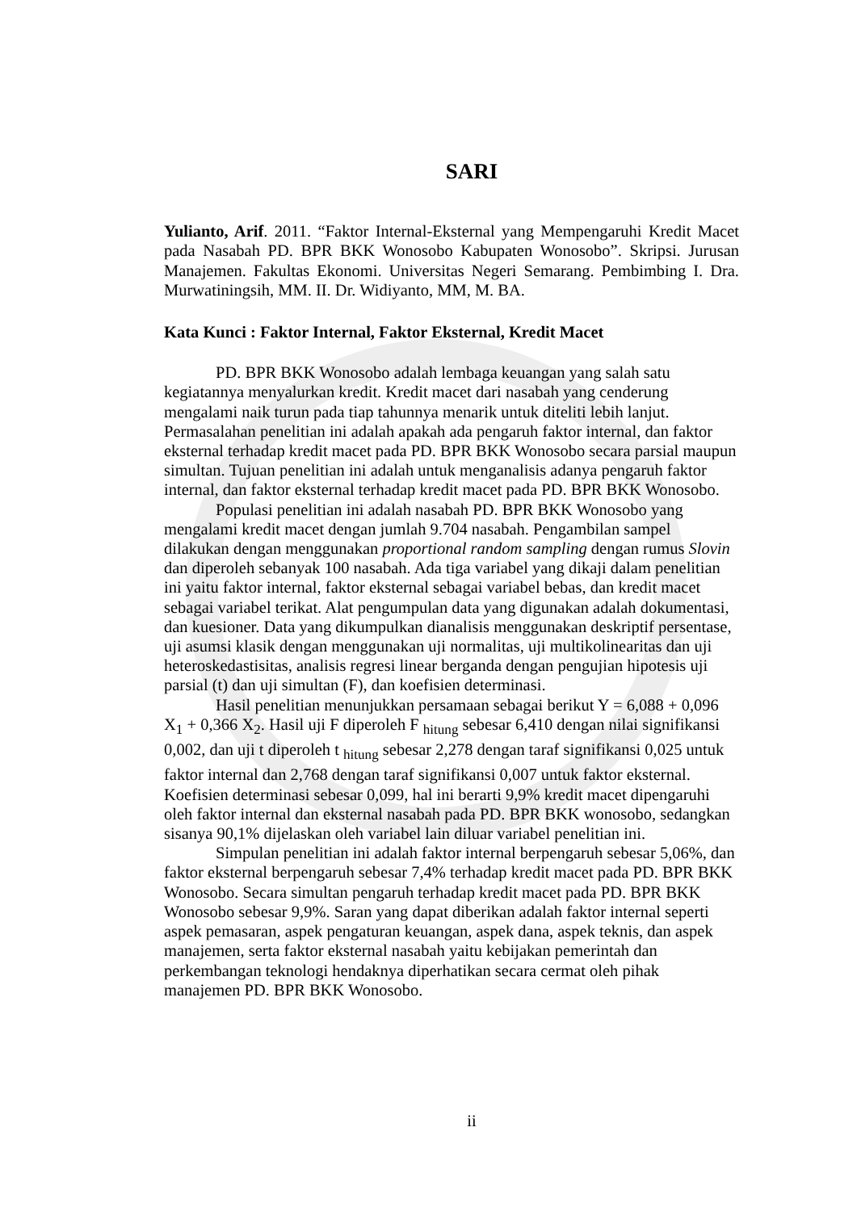SARI
Yulianto, Arif. 2011. “Faktor Internal-Eksternal yang Mempengaruhi Kredit Macet pada Nasabah PD. BPR BKK Wonosobo Kabupaten Wonosobo”. Skripsi. Jurusan Manajemen. Fakultas Ekonomi. Universitas Negeri Semarang. Pembimbing I. Dra. Murwatiningsih, MM. II. Dr. Widiyanto, MM, M. BA.
Kata Kunci : Faktor Internal, Faktor Eksternal, Kredit Macet
PD. BPR BKK Wonosobo adalah lembaga keuangan yang salah satu kegiatannya menyalurkan kredit. Kredit macet dari nasabah yang cenderung mengalami naik turun pada tiap tahunnya menarik untuk diteliti lebih lanjut. Permasalahan penelitian ini adalah apakah ada pengaruh faktor internal, dan faktor eksternal terhadap kredit macet pada PD. BPR BKK Wonosobo secara parsial maupun simultan. Tujuan penelitian ini adalah untuk menganalisis adanya pengaruh faktor internal, dan faktor eksternal terhadap kredit macet pada PD. BPR BKK Wonosobo.
Populasi penelitian ini adalah nasabah PD. BPR BKK Wonosobo yang mengalami kredit macet dengan jumlah 9.704 nasabah. Pengambilan sampel dilakukan dengan menggunakan proportional random sampling dengan rumus Slovin dan diperoleh sebanyak 100 nasabah. Ada tiga variabel yang dikaji dalam penelitian ini yaitu faktor internal, faktor eksternal sebagai variabel bebas, dan kredit macet sebagai variabel terikat. Alat pengumpulan data yang digunakan adalah dokumentasi, dan kuesioner. Data yang dikumpulkan dianalisis menggunakan deskriptif persentase, uji asumsi klasik dengan menggunakan uji normalitas, uji multikolinearitas dan uji heteroskedastisitas, analisis regresi linear berganda dengan pengujian hipotesis uji parsial (t) dan uji simultan (F), dan koefisien determinasi.
Hasil penelitian menunjukkan persamaan sebagai berikut Y = 6,088 + 0,096 X<sub>1</sub> + 0,366 X<sub>2</sub>. Hasil uji F diperoleh F <sub>hitung</sub> sebesar 6,410 dengan nilai signifikansi 0,002, dan uji t diperoleh t <sub>hitung</sub> sebesar 2,278 dengan taraf signifikansi 0,025 untuk faktor internal dan 2,768 dengan taraf signifikansi 0,007 untuk faktor eksternal. Koefisien determinasi sebesar 0,099, hal ini berarti 9,9% kredit macet dipengaruhi oleh faktor internal dan eksternal nasabah pada PD. BPR BKK wonosobo, sedangkan sisanya 90,1% dijelaskan oleh variabel lain diluar variabel penelitian ini.
Simpulan penelitian ini adalah faktor internal berpengaruh sebesar 5,06%, dan faktor eksternal berpengaruh sebesar 7,4% terhadap kredit macet pada PD. BPR BKK Wonosobo. Secara simultan pengaruh terhadap kredit macet pada PD. BPR BKK Wonosobo sebesar 9,9%. Saran yang dapat diberikan adalah faktor internal seperti aspek pemasaran, aspek pengaturan keuangan, aspek dana, aspek teknis, dan aspek manajemen, serta faktor eksternal nasabah yaitu kebijakan pemerintah dan perkembangan teknologi hendaknya diperhatikan secara cermat oleh pihak manajemen PD. BPR BKK Wonosobo.
ii